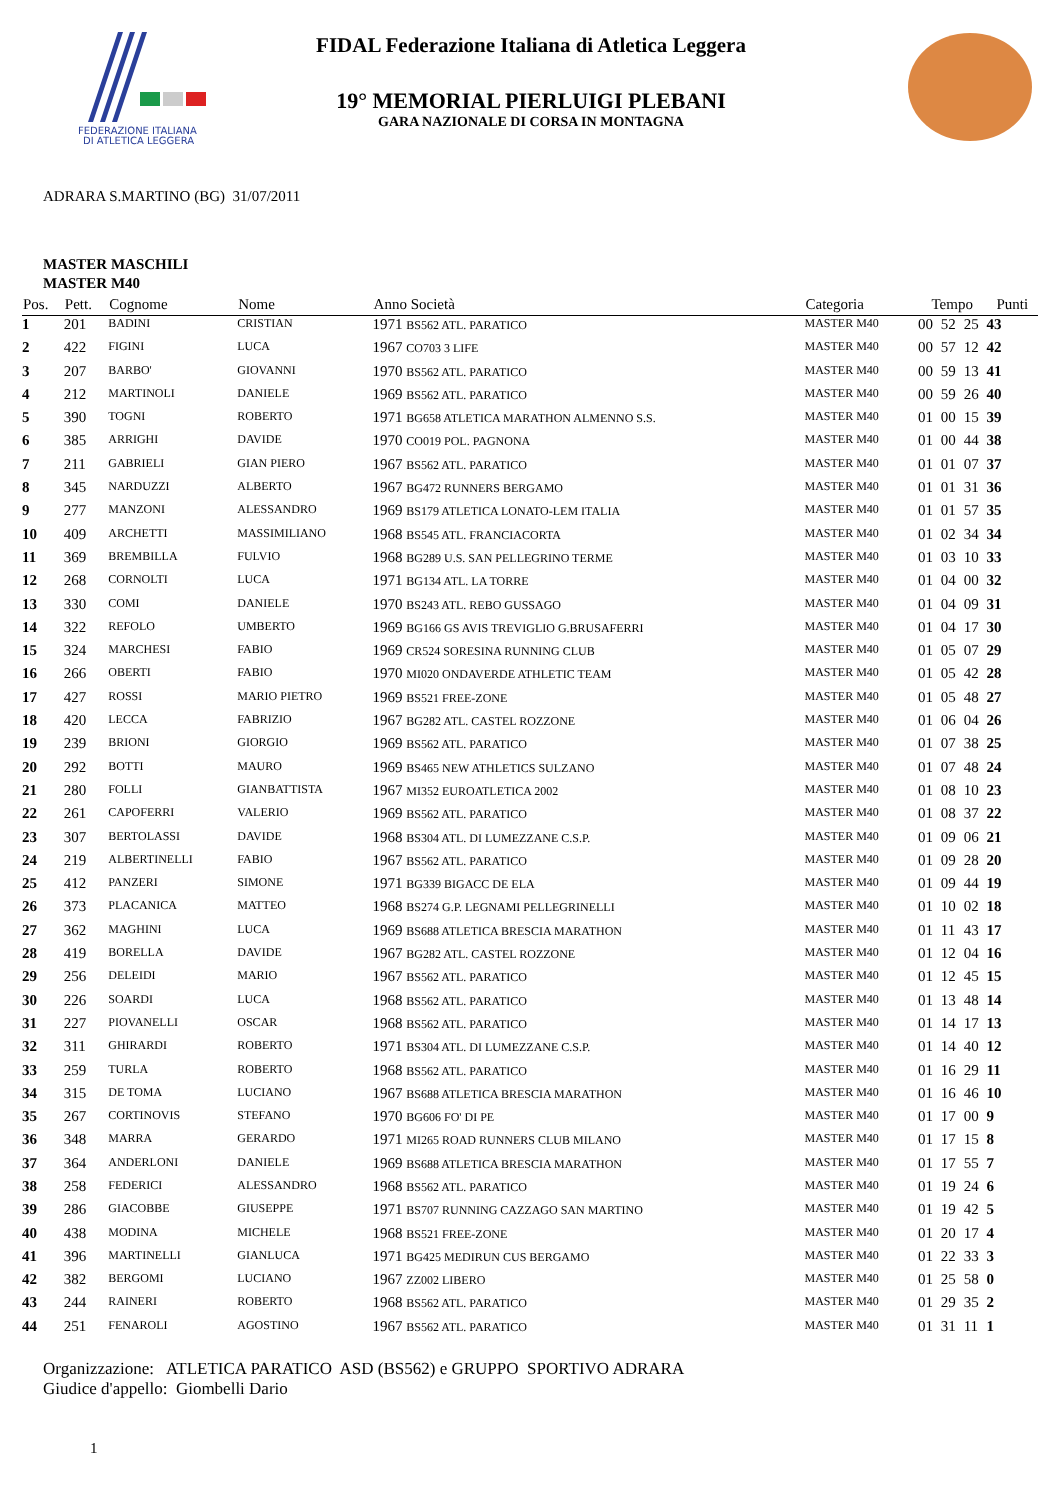FEDERAZIONE ITALIANA
DI ATLETICA LEGGERA
FIDAL Federazione Italiana di Atletica Leggera
19° MEMORIAL PIERLUIGI PLEBANI
GARA NAZIONALE DI CORSA IN MONTAGNA
ADRARA S.MARTINO (BG) 31/07/2011
MASTER MASCHILI
MASTER M40
| Pos. | Pett. | Cognome | Nome | Anno Società | Categoria | Tempo | | | Punti |
| --- | --- | --- | --- | --- | --- | --- | --- | --- | --- |
| 1 | 201 | BADINI | CRISTIAN | 1971 BS562 ATL. PARATICO | MASTER M40 | 00 | 52 | 25 | 43 |
| 2 | 422 | FIGINI | LUCA | 1967 CO703 3 LIFE | MASTER M40 | 00 | 57 | 12 | 42 |
| 3 | 207 | BARBO' | GIOVANNI | 1970 BS562 ATL. PARATICO | MASTER M40 | 00 | 59 | 13 | 41 |
| 4 | 212 | MARTINOLI | DANIELE | 1969 BS562 ATL. PARATICO | MASTER M40 | 00 | 59 | 26 | 40 |
| 5 | 390 | TOGNI | ROBERTO | 1971 BG658 ATLETICA MARATHON ALMENNO S.S. | MASTER M40 | 01 | 00 | 15 | 39 |
| 6 | 385 | ARRIGHI | DAVIDE | 1970 CO019 POL. PAGNONA | MASTER M40 | 01 | 00 | 44 | 38 |
| 7 | 211 | GABRIELI | GIAN PIERO | 1967 BS562 ATL. PARATICO | MASTER M40 | 01 | 01 | 07 | 37 |
| 8 | 345 | NARDUZZI | ALBERTO | 1967 BG472 RUNNERS BERGAMO | MASTER M40 | 01 | 01 | 31 | 36 |
| 9 | 277 | MANZONI | ALESSANDRO | 1969 BS179 ATLETICA LONATO-LEM ITALIA | MASTER M40 | 01 | 01 | 57 | 35 |
| 10 | 409 | ARCHETTI | MASSIMILIANO | 1968 BS545 ATL. FRANCIACORTA | MASTER M40 | 01 | 02 | 34 | 34 |
| 11 | 369 | BREMBILLA | FULVIO | 1968 BG289 U.S. SAN PELLEGRINO TERME | MASTER M40 | 01 | 03 | 10 | 33 |
| 12 | 268 | CORNOLTI | LUCA | 1971 BG134 ATL. LA TORRE | MASTER M40 | 01 | 04 | 00 | 32 |
| 13 | 330 | COMI | DANIELE | 1970 BS243 ATL. REBO GUSSAGO | MASTER M40 | 01 | 04 | 09 | 31 |
| 14 | 322 | REFOLO | UMBERTO | 1969 BG166 GS AVIS TREVIGLIO G.BRUSAFERRI | MASTER M40 | 01 | 04 | 17 | 30 |
| 15 | 324 | MARCHESI | FABIO | 1969 CR524 SORESINA RUNNING CLUB | MASTER M40 | 01 | 05 | 07 | 29 |
| 16 | 266 | OBERTI | FABIO | 1970 MI020 ONDAVERDE ATHLETIC TEAM | MASTER M40 | 01 | 05 | 42 | 28 |
| 17 | 427 | ROSSI | MARIO PIETRO | 1969 BS521 FREE-ZONE | MASTER M40 | 01 | 05 | 48 | 27 |
| 18 | 420 | LECCA | FABRIZIO | 1967 BG282 ATL. CASTEL ROZZONE | MASTER M40 | 01 | 06 | 04 | 26 |
| 19 | 239 | BRIONI | GIORGIO | 1969 BS562 ATL. PARATICO | MASTER M40 | 01 | 07 | 38 | 25 |
| 20 | 292 | BOTTI | MAURO | 1969 BS465 NEW ATHLETICS SULZANO | MASTER M40 | 01 | 07 | 48 | 24 |
| 21 | 280 | FOLLI | GIANBATTISTA | 1967 MI352 EUROATLETICA 2002 | MASTER M40 | 01 | 08 | 10 | 23 |
| 22 | 261 | CAPOFERRI | VALERIO | 1969 BS562 ATL. PARATICO | MASTER M40 | 01 | 08 | 37 | 22 |
| 23 | 307 | BERTOLASSI | DAVIDE | 1968 BS304 ATL. DI LUMEZZANE C.S.P. | MASTER M40 | 01 | 09 | 06 | 21 |
| 24 | 219 | ALBERTINELLI | FABIO | 1967 BS562 ATL. PARATICO | MASTER M40 | 01 | 09 | 28 | 20 |
| 25 | 412 | PANZERI | SIMONE | 1971 BG339 BIGACC DE ELA | MASTER M40 | 01 | 09 | 44 | 19 |
| 26 | 373 | PLACANICA | MATTEO | 1968 BS274 G.P. LEGNAMI PELLEGRINELLI | MASTER M40 | 01 | 10 | 02 | 18 |
| 27 | 362 | MAGHINI | LUCA | 1969 BS688 ATLETICA BRESCIA MARATHON | MASTER M40 | 01 | 11 | 43 | 17 |
| 28 | 419 | BORELLA | DAVIDE | 1967 BG282 ATL. CASTEL ROZZONE | MASTER M40 | 01 | 12 | 04 | 16 |
| 29 | 256 | DELEIDI | MARIO | 1967 BS562 ATL. PARATICO | MASTER M40 | 01 | 12 | 45 | 15 |
| 30 | 226 | SOARDI | LUCA | 1968 BS562 ATL. PARATICO | MASTER M40 | 01 | 13 | 48 | 14 |
| 31 | 227 | PIOVANELLI | OSCAR | 1968 BS562 ATL. PARATICO | MASTER M40 | 01 | 14 | 17 | 13 |
| 32 | 311 | GHIRARDI | ROBERTO | 1971 BS304 ATL. DI LUMEZZANE C.S.P. | MASTER M40 | 01 | 14 | 40 | 12 |
| 33 | 259 | TURLA | ROBERTO | 1968 BS562 ATL. PARATICO | MASTER M40 | 01 | 16 | 29 | 11 |
| 34 | 315 | DE TOMA | LUCIANO | 1967 BS688 ATLETICA BRESCIA MARATHON | MASTER M40 | 01 | 16 | 46 | 10 |
| 35 | 267 | CORTINOVIS | STEFANO | 1970 BG606 FO' DI PE | MASTER M40 | 01 | 17 | 00 | 9 |
| 36 | 348 | MARRA | GERARDO | 1971 MI265 ROAD RUNNERS CLUB MILANO | MASTER M40 | 01 | 17 | 15 | 8 |
| 37 | 364 | ANDERLONI | DANIELE | 1969 BS688 ATLETICA BRESCIA MARATHON | MASTER M40 | 01 | 17 | 55 | 7 |
| 38 | 258 | FEDERICI | ALESSANDRO | 1968 BS562 ATL. PARATICO | MASTER M40 | 01 | 19 | 24 | 6 |
| 39 | 286 | GIACOBBE | GIUSEPPE | 1971 BS707 RUNNING CAZZAGO SAN MARTINO | MASTER M40 | 01 | 19 | 42 | 5 |
| 40 | 438 | MODINA | MICHELE | 1968 BS521 FREE-ZONE | MASTER M40 | 01 | 20 | 17 | 4 |
| 41 | 396 | MARTINELLI | GIANLUCA | 1971 BG425 MEDIRUN CUS BERGAMO | MASTER M40 | 01 | 22 | 33 | 3 |
| 42 | 382 | BERGOMI | LUCIANO | 1967 ZZ002 LIBERO | MASTER M40 | 01 | 25 | 58 | 0 |
| 43 | 244 | RAINERI | ROBERTO | 1968 BS562 ATL. PARATICO | MASTER M40 | 01 | 29 | 35 | 2 |
| 44 | 251 | FENAROLI | AGOSTINO | 1967 BS562 ATL. PARATICO | MASTER M40 | 01 | 31 | 11 | 1 |
Organizzazione: ATLETICA PARATICO ASD (BS562) e GRUPPO SPORTIVO ADRARA
Giudice d'appello: Giombelli Dario
1